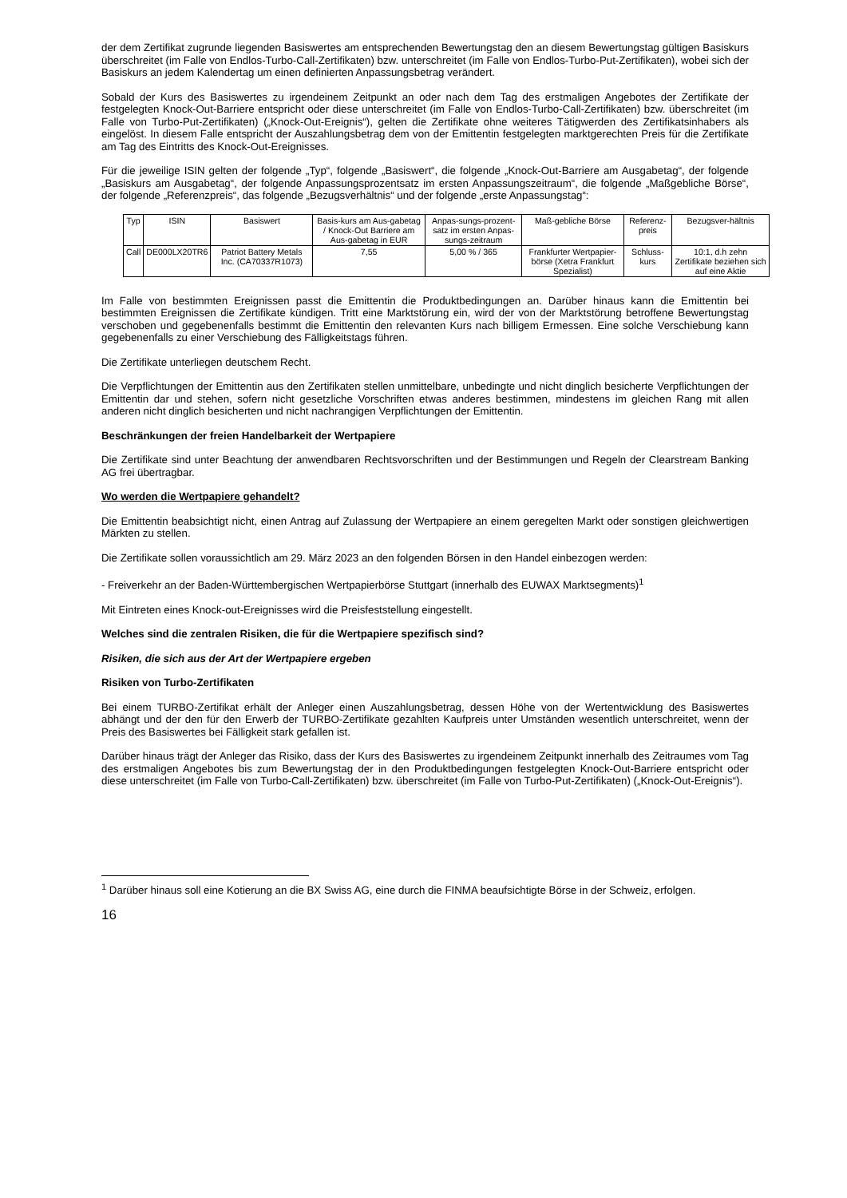der dem Zertifikat zugrunde liegenden Basiswertes am entsprechenden Bewertungstag den an diesem Bewertungstag gültigen Basiskurs überschreitet (im Falle von Endlos-Turbo-Call-Zertifikaten) bzw. unterschreitet (im Falle von Endlos-Turbo-Put-Zertifikaten), wobei sich der Basiskurs an jedem Kalendertag um einen definierten Anpassungsbetrag verändert.
Sobald der Kurs des Basiswertes zu irgendeinem Zeitpunkt an oder nach dem Tag des erstmaligen Angebotes der Zertifikate der festgelegten Knock-Out-Barriere entspricht oder diese unterschreitet (im Falle von Endlos-Turbo-Call-Zertifikaten) bzw. überschreitet (im Falle von Turbo-Put-Zertifikaten) („Knock-Out-Ereignis“), gelten die Zertifikate ohne weiteres Tätigwerden des Zertifikatsinhabers als eingelöst. In diesem Falle entspricht der Auszahlungsbetrag dem von der Emittentin festgelegten marktgerechten Preis für die Zertifikate am Tag des Eintritts des Knock-Out-Ereignisses.
Für die jeweilige ISIN gelten der folgende „Typ“, folgende „Basiswert“, die folgende „Knock-Out-Barriere am Ausgabetag“, der folgende „Basiskurs am Ausgabetag“, der folgende Anpassungsprozentsatz im ersten Anpassungszeitraum“, die folgende „Maßgebliche Börse“, der folgende „Referenzpreis“, das folgende „Bezugsverhältnis“ und der folgende „erste Anpassungstag“:
| Typ | ISIN | Basiswert | Basis-kurs am Aus-gabetag / Knock-Out Barriere am Aus-gabetag in EUR | Anpas-sungs-prozent-satz im ersten Anpas-sungs-zeitraum | Maß-gebliche Börse | Referenz-preis | Bezugsver-hältnis |
| --- | --- | --- | --- | --- | --- | --- | --- |
| Call | DE000LX20TR6 | Patriot Battery Metals Inc. (CA70337R1073) | 7,55 | 5,00 % / 365 | Frankfurter Wertpapier-börse (Xetra Frankfurt Spezialist) | Schluss-kurs | 10:1, d.h zehn Zertifikate beziehen sich auf eine Aktie |
Im Falle von bestimmten Ereignissen passt die Emittentin die Produktbedingungen an. Darüber hinaus kann die Emittentin bei bestimmten Ereignissen die Zertifikate kündigen. Tritt eine Marktstörung ein, wird der von der Marktstörung betroffene Bewertungstag verschoben und gegebenenfalls bestimmt die Emittentin den relevanten Kurs nach billigem Ermessen. Eine solche Verschiebung kann gegebenenfalls zu einer Verschiebung des Fälligkeitstags führen.
Die Zertifikate unterliegen deutschem Recht.
Die Verpflichtungen der Emittentin aus den Zertifikaten stellen unmittelbare, unbedingte und nicht dinglich besicherte Verpflichtungen der Emittentin dar und stehen, sofern nicht gesetzliche Vorschriften etwas anderes bestimmen, mindestens im gleichen Rang mit allen anderen nicht dinglich besicherten und nicht nachrangigen Verpflichtungen der Emittentin.
Beschränkungen der freien Handelbarkeit der Wertpapiere
Die Zertifikate sind unter Beachtung der anwendbaren Rechtsvorschriften und der Bestimmungen und Regeln der Clearstream Banking AG frei übertragbar.
Wo werden die Wertpapiere gehandelt?
Die Emittentin beabsichtigt nicht, einen Antrag auf Zulassung der Wertpapiere an einem geregelten Markt oder sonstigen gleichwertigen Märkten zu stellen.
Die Zertifikate sollen voraussichtlich am 29. März 2023 an den folgenden Börsen in den Handel einbezogen werden:
- Freiverkehr an der Baden-Württembergischen Wertpapierbörse Stuttgart (innerhalb des EUWAX Marktsegments)<sup>1</sup>
Mit Eintreten eines Knock-out-Ereignisses wird die Preisfeststellung eingestellt.
Welches sind die zentralen Risiken, die für die Wertpapiere spezifisch sind?
Risiken, die sich aus der Art der Wertpapiere ergeben
Risiken von Turbo-Zertifikaten
Bei einem TURBO-Zertifikat erhält der Anleger einen Auszahlungsbetrag, dessen Höhe von der Wertentwicklung des Basiswertes abhängt und der den für den Erwerb der TURBO-Zertifikate gezahlten Kaufpreis unter Umständen wesentlich unterschreitet, wenn der Preis des Basiswertes bei Fälligkeit stark gefallen ist.
Darüber hinaus trägt der Anleger das Risiko, dass der Kurs des Basiswertes zu irgendeinem Zeitpunkt innerhalb des Zeitraumes vom Tag des erstmaligen Angebotes bis zum Bewertungstag der in den Produktbedingungen festgelegten Knock-Out-Barriere entspricht oder diese unterschreitet (im Falle von Turbo-Call-Zertifikaten) bzw. überschreitet (im Falle von Turbo-Put-Zertifikaten) („Knock-Out-Ereignis“).
<sup>1</sup> Darüber hinaus soll eine Kotierung an die BX Swiss AG, eine durch die FINMA beaufsichtigte Börse in der Schweiz, erfolgen.
16